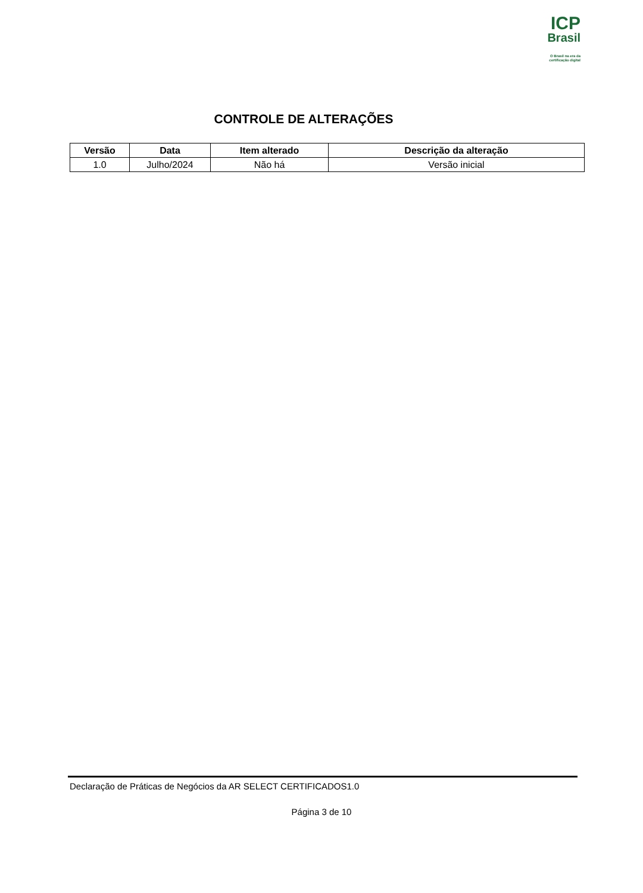ICP
Brasil
O Brasil na era da certificação digital
CONTROLE DE ALTERAÇÕES
| Versão | Data | Item alterado | Descrição da alteração |
| --- | --- | --- | --- |
| 1.0 | Julho/2024 | Não há | Versão inicial |
Declaração de Práticas de Negócios da AR SELECT CERTIFICADOS1.0
Página 3 de 10